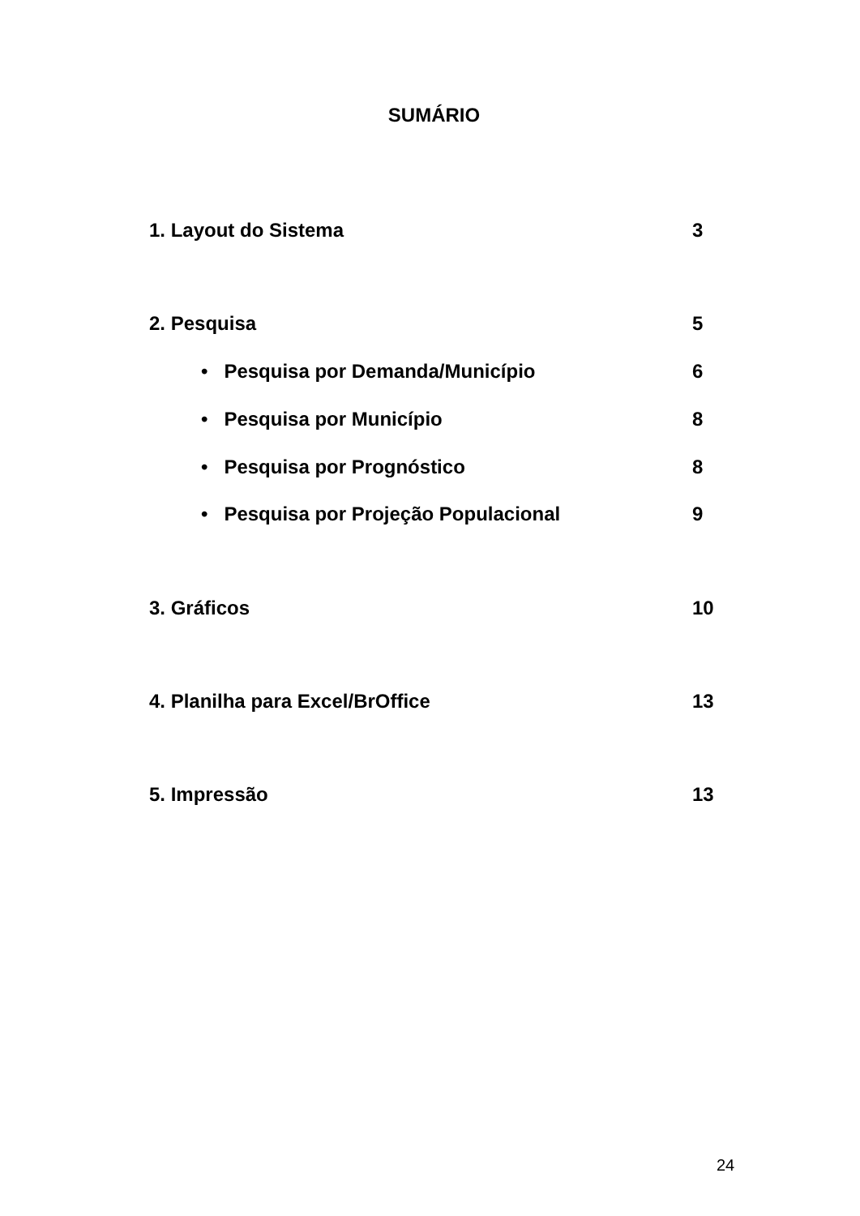SUMÁRIO
1. Layout do Sistema 3
2. Pesquisa 5
• Pesquisa por Demanda/Município 6
• Pesquisa por Município 8
• Pesquisa por Prognóstico 8
• Pesquisa por Projeção Populacional 9
3. Gráficos 10
4. Planilha para Excel/BrOffice 13
5. Impressão 13
24